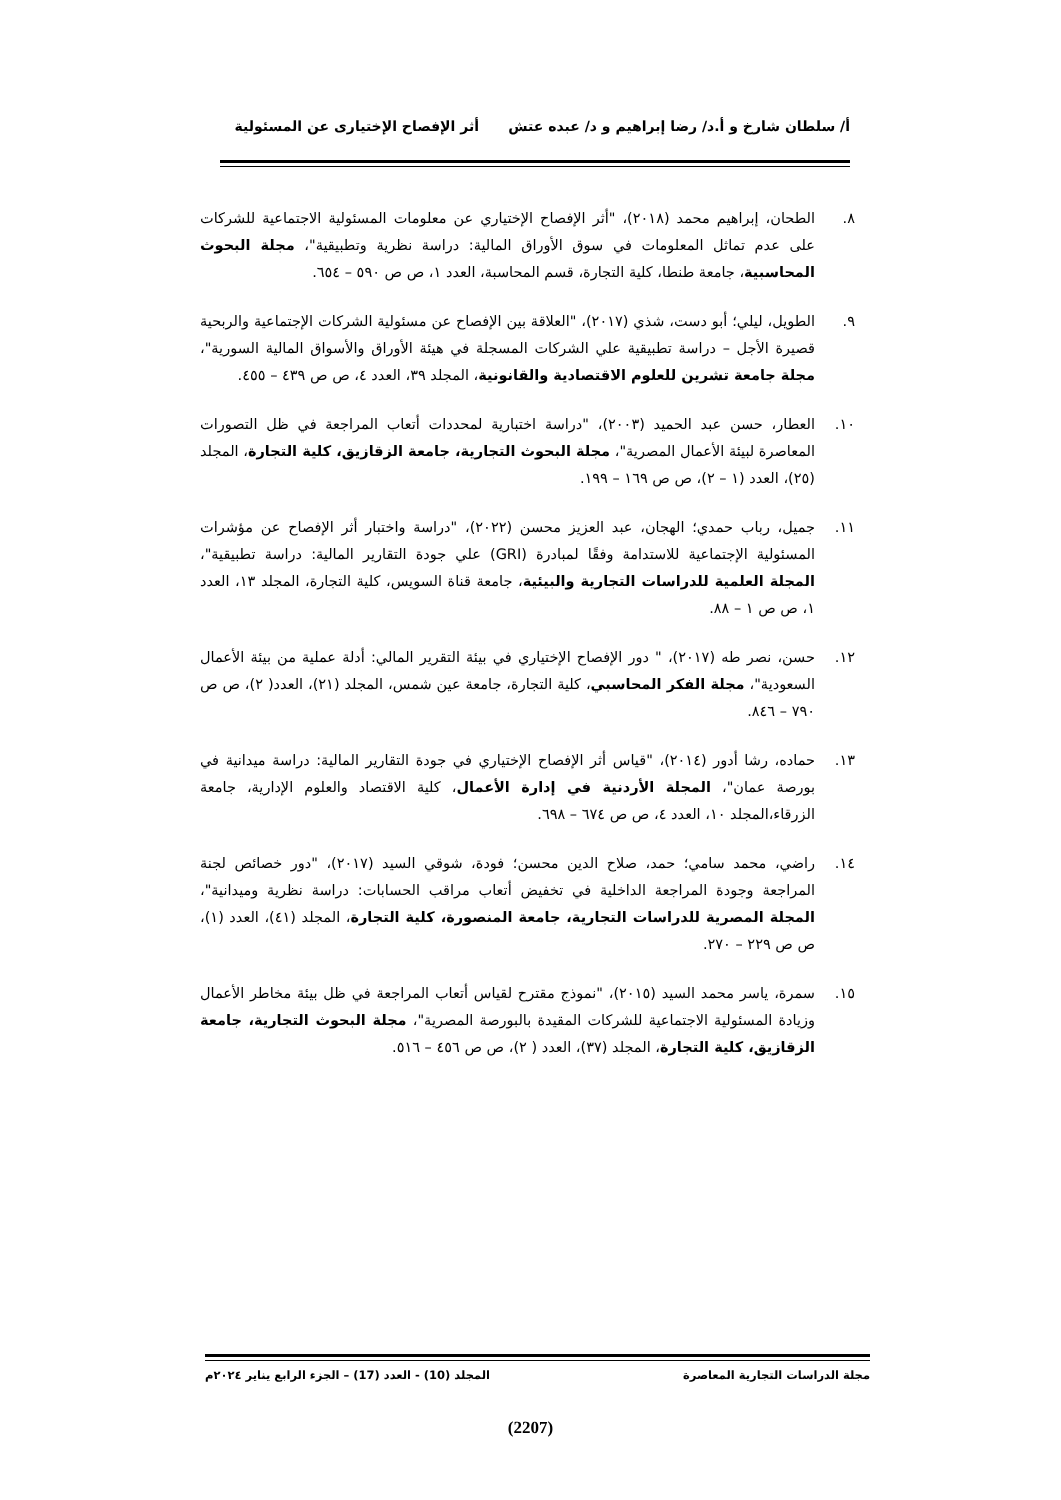أ/ سلطان شارخ و أ.د/ رضا إبراهيم و د/ عبده عتش أثر الإفصاح الإختيارى عن المسئولية
٨. الطحان، إبراهيم محمد (٢٠١٨)، "أثر الإفصاح الإختياري عن معلومات المسئولية الاجتماعية للشركات على عدم تماثل المعلومات في سوق الأوراق المالية: دراسة نظرية وتطبيقية"، مجلة البحوث المحاسبية، جامعة طنطا، كلية التجارة، قسم المحاسبة، العدد ١، ص ص ٥٩٠ – ٦٥٤.
٩. الطويل، ليلي؛ أبو دست، شذي (٢٠١٧)، "العلاقة بين الإفصاح عن مسئولية الشركات الإجتماعية والربحية قصيرة الأجل – دراسة تطبيقية علي الشركات المسجلة في هيئة الأوراق والأسواق المالية السورية"، مجلة جامعة تشرين للعلوم الاقتصادية والقانونية، المجلد ٣٩، العدد ٤، ص ص ٤٣٩ – ٤٥٥.
١٠. العطار، حسن عبد الحميد (٢٠٠٣)، "دراسة اختبارية لمحددات أتعاب المراجعة في ظل التصورات المعاصرة لبيئة الأعمال المصرية"، مجلة البحوث التجارية، جامعة الزقازيق، كلية التجارة، المجلد (٢٥)، العدد (١ – ٢)، ص ص ١٦٩ – ١٩٩.
١١. جميل، رباب حمدي؛ الهجان، عبد العزيز محسن (٢٠٢٢)، "دراسة واختبار أثر الإفصاح عن مؤشرات المسئولية الإجتماعية للاستدامة وفقًا لمبادرة (GRI) علي جودة التقارير المالية: دراسة تطبيقية"، المجلة العلمية للدراسات التجارية والبيئية، جامعة قناة السويس، كلية التجارة، المجلد ١٣، العدد ١، ص ص ١ – ٨٨.
١٢. حسن، نصر طه (٢٠١٧)، " دور الإفصاح الإختياري في بيئة التقرير المالي: أدلة عملية من بيئة الأعمال السعودية"، مجلة الفكر المحاسبي، كلية التجارة، جامعة عين شمس، المجلد (٢١)، العدد( ٢)، ص ص ٧٩٠ – ٨٤٦.
١٣. حماده، رشا أدور (٢٠١٤)، "قياس أثر الإفصاح الإختياري في جودة التقارير المالية: دراسة ميدانية في بورصة عمان"، المجلة الأردنية في إدارة الأعمال، كلية الاقتصاد والعلوم الإدارية، جامعة الزرقاء،المجلد ١٠، العدد ٤، ص ص ٦٧٤ – ٦٩٨.
١٤. راضي، محمد سامي؛ حمد، صلاح الدين محسن؛ فودة، شوقي السيد (٢٠١٧)، "دور خصائص لجنة المراجعة وجودة المراجعة الداخلية في تخفيض أتعاب مراقب الحسابات: دراسة نظرية وميدانية"، المجلة المصرية للدراسات التجارية، جامعة المنصورة، كلية التجارة، المجلد (٤١)، العدد (١)، ص ص ٢٢٩ – ٢٧٠.
١٥. سمرة، ياسر محمد السيد (٢٠١٥)، "نموذج مقترح لقياس أتعاب المراجعة في ظل بيئة مخاطر الأعمال وزيادة المسئولية الاجتماعية للشركات المقيدة بالبورصة المصرية"، مجلة البحوث التجارية، جامعة الزقازيق، كلية التجارة، المجلد (٣٧)، العدد ( ٢)، ص ص ٤٥٦ – ٥١٦.
مجلة الدراسات التجارية المعاصرة المجلد (10) - العدد (17) – الجزء الرابع يناير ٢٠٢٤م
(2207)